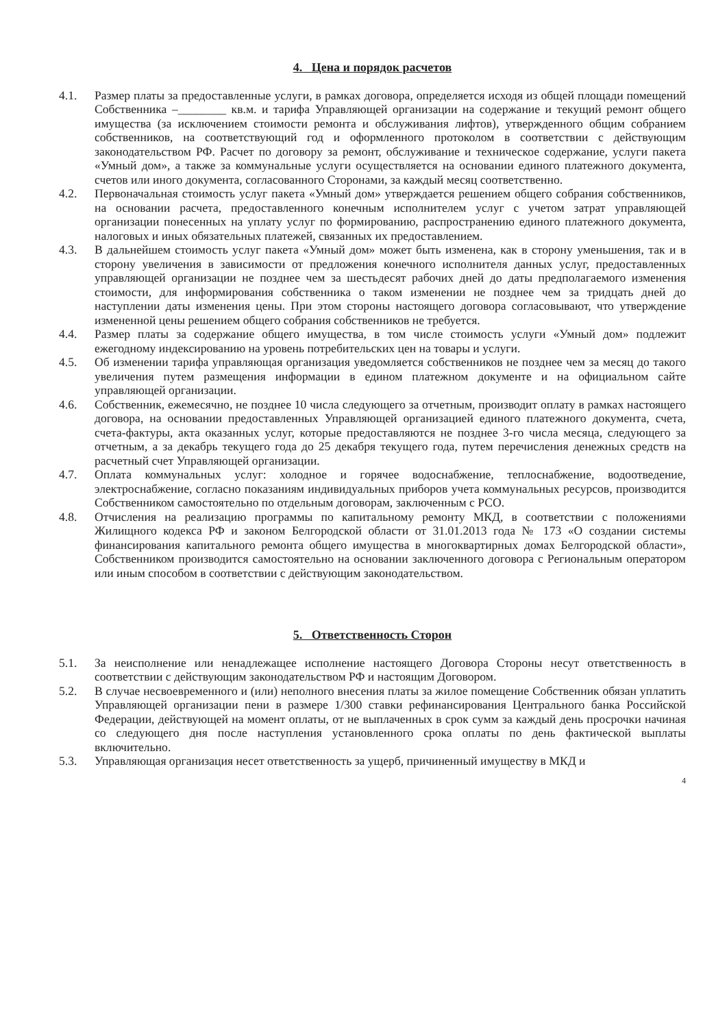4. Цена и порядок расчетов
4.1. Размер платы за предоставленные услуги, в рамках договора, определяется исходя из общей площади помещений Собственника –________ кв.м. и тарифа Управляющей организации на содержание и текущий ремонт общего имущества (за исключением стоимости ремонта и обслуживания лифтов), утвержденного общим собранием собственников, на соответствующий год и оформленного протоколом в соответствии с действующим законодательством РФ. Расчет по договору за ремонт, обслуживание и техническое содержание, услуги пакета «Умный дом», а также за коммунальные услуги осуществляется на основании единого платежного документа, счетов или иного документа, согласованного Сторонами, за каждый месяц соответственно.
4.2. Первоначальная стоимость услуг пакета «Умный дом» утверждается решением общего собрания собственников, на основании расчета, предоставленного конечным исполнителем услуг с учетом затрат управляющей организации понесенных на уплату услуг по формированию, распространению единого платежного документа, налоговых и иных обязательных платежей, связанных их предоставлением.
4.3. В дальнейшем стоимость услуг пакета «Умный дом» может быть изменена, как в сторону уменьшения, так и в сторону увеличения в зависимости от предложения конечного исполнителя данных услуг, предоставленных управляющей организации не позднее чем за шестьдесят рабочих дней до даты предполагаемого изменения стоимости, для информирования собственника о таком изменении не позднее чем за тридцать дней до наступлении даты изменения цены. При этом стороны настоящего договора согласовывают, что утверждение измененной цены решением общего собрания собственников не требуется.
4.4. Размер платы за содержание общего имущества, в том числе стоимость услуги «Умный дом» подлежит ежегодному индексированию на уровень потребительских цен на товары и услуги.
4.5. Об изменении тарифа управляющая организация уведомляется собственников не позднее чем за месяц до такого увеличения путем размещения информации в едином платежном документе и на официальном сайте управляющей организации.
4.6. Собственник, ежемесячно, не позднее 10 числа следующего за отчетным, производит оплату в рамках настоящего договора, на основании предоставленных Управляющей организацией единого платежного документа, счета, счета-фактуры, акта оказанных услуг, которые предоставляются не позднее 3-го числа месяца, следующего за отчетным, а за декабрь текущего года до 25 декабря текущего года, путем перечисления денежных средств на расчетный счет Управляющей организации.
4.7. Оплата коммунальных услуг: холодное и горячее водоснабжение, теплоснабжение, водоотведение, электроснабжение, согласно показаниям индивидуальных приборов учета коммунальных ресурсов, производится Собственником самостоятельно по отдельным договорам, заключенным с РСО.
4.8. Отчисления на реализацию программы по капитальному ремонту МКД, в соответствии с положениями Жилищного кодекса РФ и законом Белгородской области от 31.01.2013 года № 173 «О создании системы финансирования капитального ремонта общего имущества в многоквартирных домах Белгородской области», Собственником производится самостоятельно на основании заключенного договора с Региональным оператором или иным способом в соответствии с действующим законодательством.
5. Ответственность Сторон
5.1. За неисполнение или ненадлежащее исполнение настоящего Договора Стороны несут ответственность в соответствии с действующим законодательством РФ и настоящим Договором.
5.2. В случае несвоевременного и (или) неполного внесения платы за жилое помещение Собственник обязан уплатить Управляющей организации пени в размере 1/300 ставки рефинансирования Центрального банка Российской Федерации, действующей на момент оплаты, от не выплаченных в срок сумм за каждый день просрочки начиная со следующего дня после наступления установленного срока оплаты по день фактической выплаты включительно.
5.3. Управляющая организация несет ответственность за ущерб, причиненный имуществу в МКД и
4